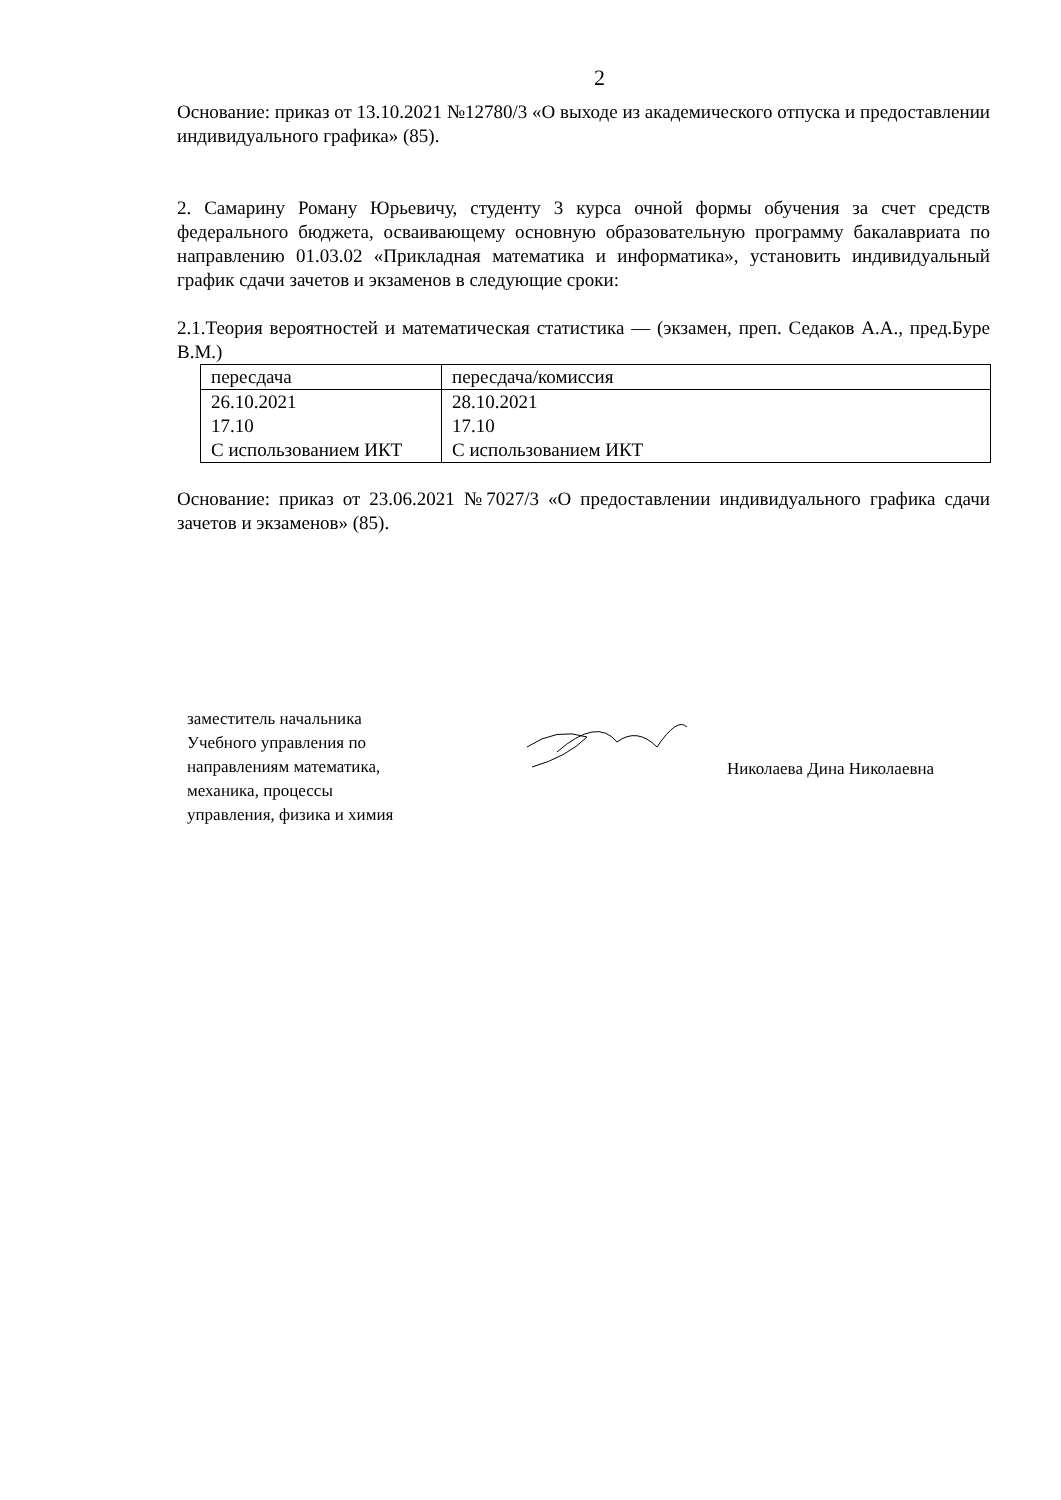2
Основание: приказ от 13.10.2021 №12780/3 «О выходе из академического отпуска и предоставлении индивидуального графика» (85).
2. Самарину Роману Юрьевичу, студенту 3 курса очной формы обучения за счет средств федерального бюджета, осваивающему основную образовательную программу бакалавриата по направлению 01.03.02 «Прикладная математика и информатика», установить индивидуальный график сдачи зачетов и экзаменов в следующие сроки:
2.1.Теория вероятностей и математическая статистика — (экзамен, преп. Седаков А.А., пред.Буре В.М.)
| пересдача | пересдача/комиссия |
| 26.10.2021 17.10 С использованием ИКТ | 28.10.2021 17.10 С использованием ИКТ |
Основание: приказ от 23.06.2021 №7027/3 «О предоставлении индивидуального графика сдачи зачетов и экзаменов» (85).
заместитель начальника
Учебного управления по
направлениям математика,
механика, процессы
управления, физика и химия
Николаева Дина Николаевна